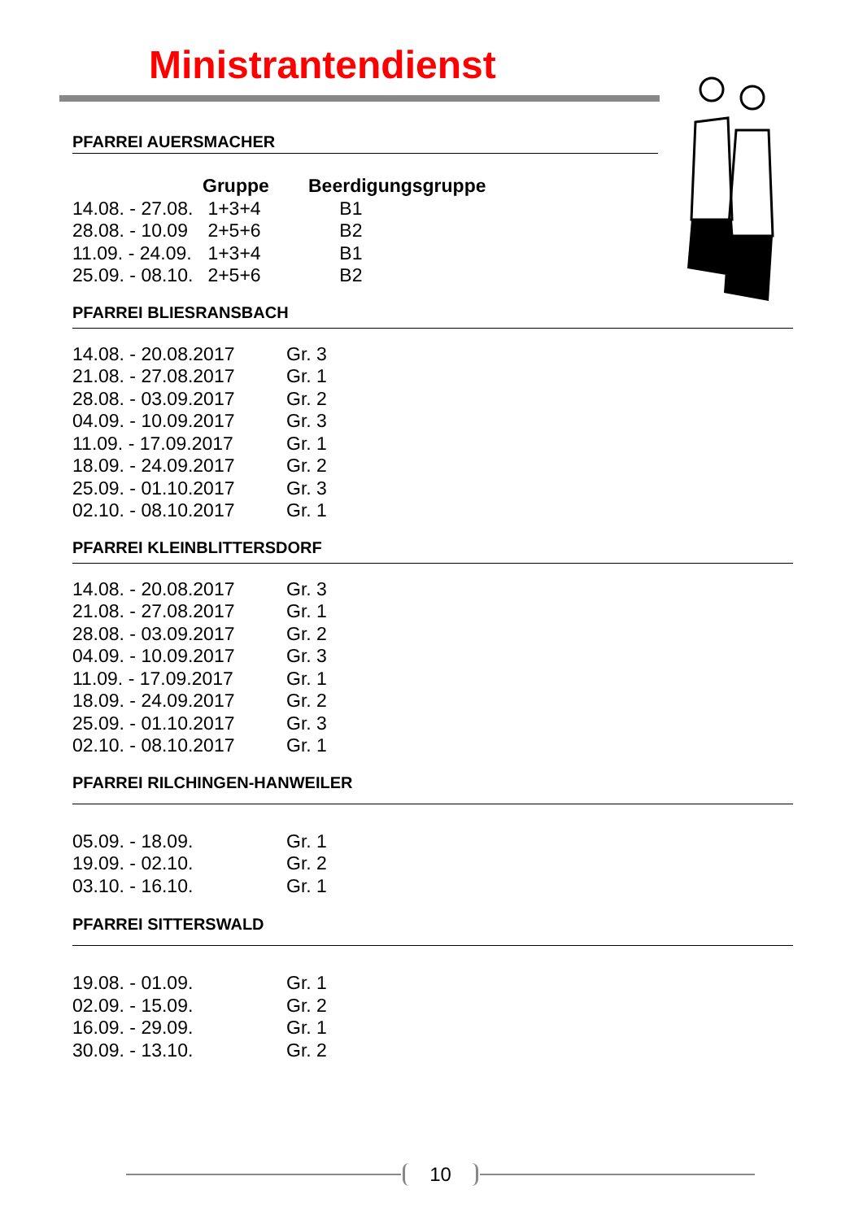Ministrantendienst
PFARREI AUERSMACHER
| | Gruppe | Beerdigungsgruppe |
| --- | --- | --- |
| 14.08. - 27.08. | 1+3+4 | B1 |
| 28.08. - 10.09 | 2+5+6 | B2 |
| 11.09. - 24.09. | 1+3+4 | B1 |
| 25.09. - 08.10. | 2+5+6 | B2 |
PFARREI BLIESRANSBACH
| 14.08. - 20.08.2017 | Gr. 3 |
| 21.08. - 27.08.2017 | Gr. 1 |
| 28.08. - 03.09.2017 | Gr. 2 |
| 04.09. - 10.09.2017 | Gr. 3 |
| 11.09. - 17.09.2017 | Gr. 1 |
| 18.09. - 24.09.2017 | Gr. 2 |
| 25.09. - 01.10.2017 | Gr. 3 |
| 02.10. - 08.10.2017 | Gr. 1 |
PFARREI KLEINBLITTERSDORF
| 14.08. - 20.08.2017 | Gr. 3 |
| 21.08. - 27.08.2017 | Gr. 1 |
| 28.08. - 03.09.2017 | Gr. 2 |
| 04.09. - 10.09.2017 | Gr. 3 |
| 11.09. - 17.09.2017 | Gr. 1 |
| 18.09. - 24.09.2017 | Gr. 2 |
| 25.09. - 01.10.2017 | Gr. 3 |
| 02.10. - 08.10.2017 | Gr. 1 |
PFARREI RILCHINGEN-HANWEILER
| 05.09. - 18.09. | Gr. 1 |
| 19.09. - 02.10. | Gr. 2 |
| 03.10. - 16.10. | Gr. 1 |
PFARREI SITTERSWALD
| 19.08. - 01.09. | Gr. 1 |
| 02.09. - 15.09. | Gr. 2 |
| 16.09. - 29.09. | Gr. 1 |
| 30.09. - 13.10. | Gr. 2 |
10